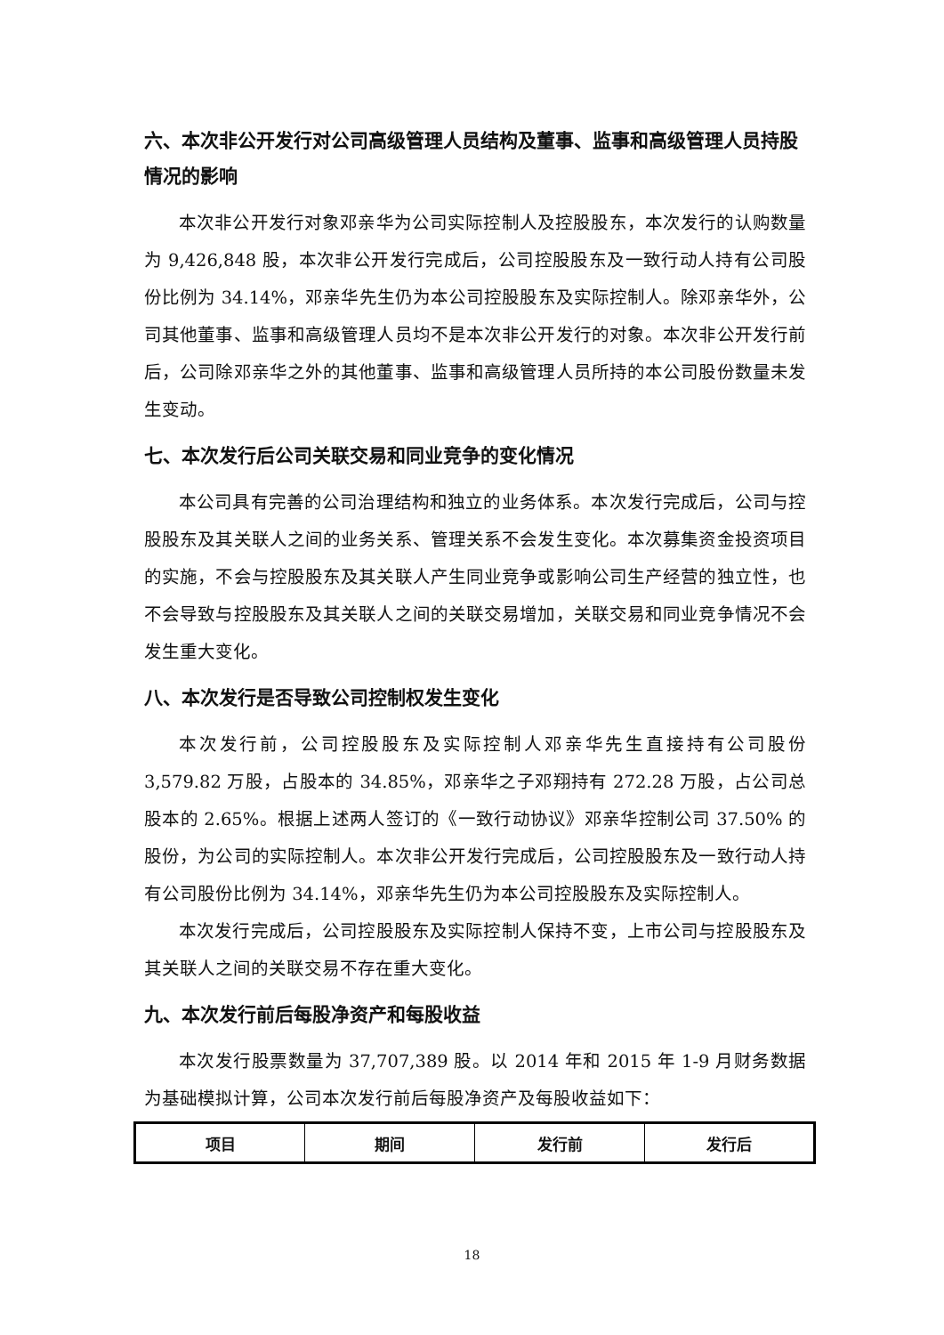六、本次非公开发行对公司高级管理人员结构及董事、监事和高级管理人员持股情况的影响
本次非公开发行对象邓亲华为公司实际控制人及控股股东，本次发行的认购数量为 9,426,848 股，本次非公开发行完成后，公司控股股东及一致行动人持有公司股份比例为 34.14%，邓亲华先生仍为本公司控股股东及实际控制人。除邓亲华外，公司其他董事、监事和高级管理人员均不是本次非公开发行的对象。本次非公开发行前后，公司除邓亲华之外的其他董事、监事和高级管理人员所持的本公司股份数量未发生变动。
七、本次发行后公司关联交易和同业竞争的变化情况
本公司具有完善的公司治理结构和独立的业务体系。本次发行完成后，公司与控股股东及其关联人之间的业务关系、管理关系不会发生变化。本次募集资金投资项目的实施，不会与控股股东及其关联人产生同业竞争或影响公司生产经营的独立性，也不会导致与控股股东及其关联人之间的关联交易增加，关联交易和同业竞争情况不会发生重大变化。
八、本次发行是否导致公司控制权发生变化
本次发行前，公司控股股东及实际控制人邓亲华先生直接持有公司股份 3,579.82 万股，占股本的 34.85%，邓亲华之子邓翔持有 272.28 万股，占公司总股本的 2.65%。根据上述两人签订的《一致行动协议》邓亲华控制公司 37.50% 的股份，为公司的实际控制人。本次非公开发行完成后，公司控股股东及一致行动人持有公司股份比例为 34.14%，邓亲华先生仍为本公司控股股东及实际控制人。
本次发行完成后，公司控股股东及实际控制人保持不变，上市公司与控股股东及其关联人之间的关联交易不存在重大变化。
九、本次发行前后每股净资产和每股收益
本次发行股票数量为 37,707,389 股。以 2014 年和 2015 年 1-9 月财务数据为基础模拟计算，公司本次发行前后每股净资产及每股收益如下：
| 项目 | 期间 | 发行前 | 发行后 |
| --- | --- | --- | --- |
18